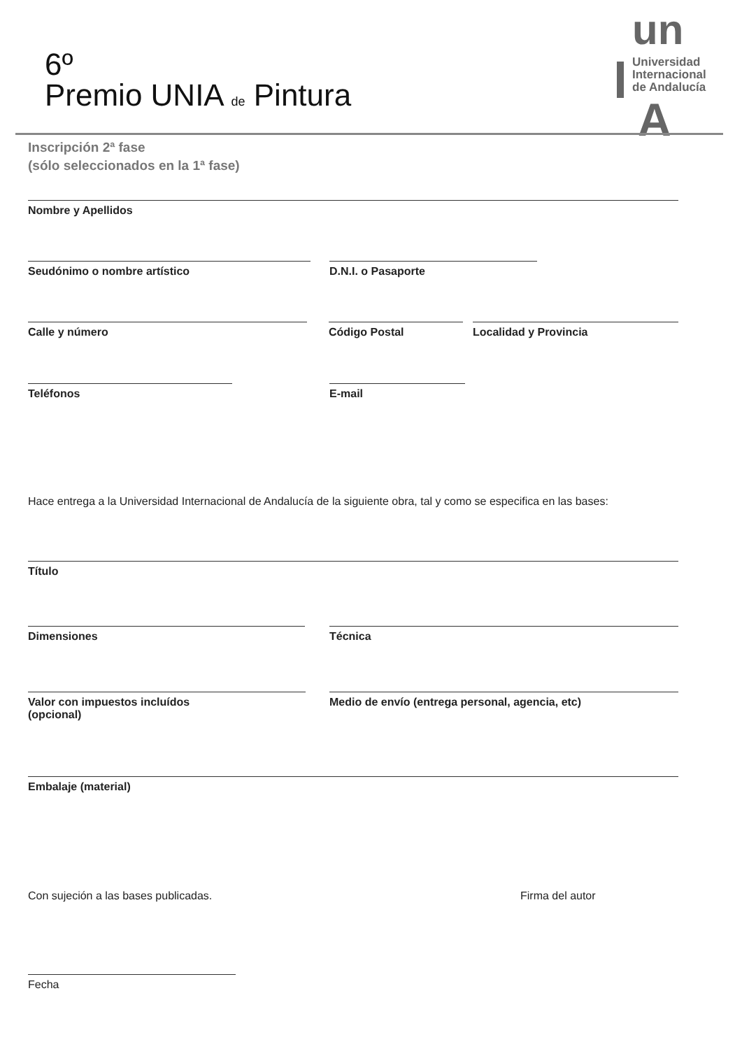6º
Premio UNIA de Pintura
un
Universidad
Internacional
de Andalucía
A
Inscripción 2ª fase
(sólo seleccionados en la 1ª fase)
Nombre y Apellidos
Seudónimo o nombre artístico D.N.I. o Pasaporte
Calle y número Código Postal Localidad y Provincia
Teléfonos E-mail
Hace entrega a la Universidad Internacional de Andalucía de la siguiente obra, tal y como se especifica en las bases:
Título
Dimensiones Técnica
Valor con impuestos incluídos
(opcional)
Medio de envío (entrega personal, agencia, etc)
Embalaje (material)
Con sujeción a las bases publicadas.
Firma del autor
Fecha